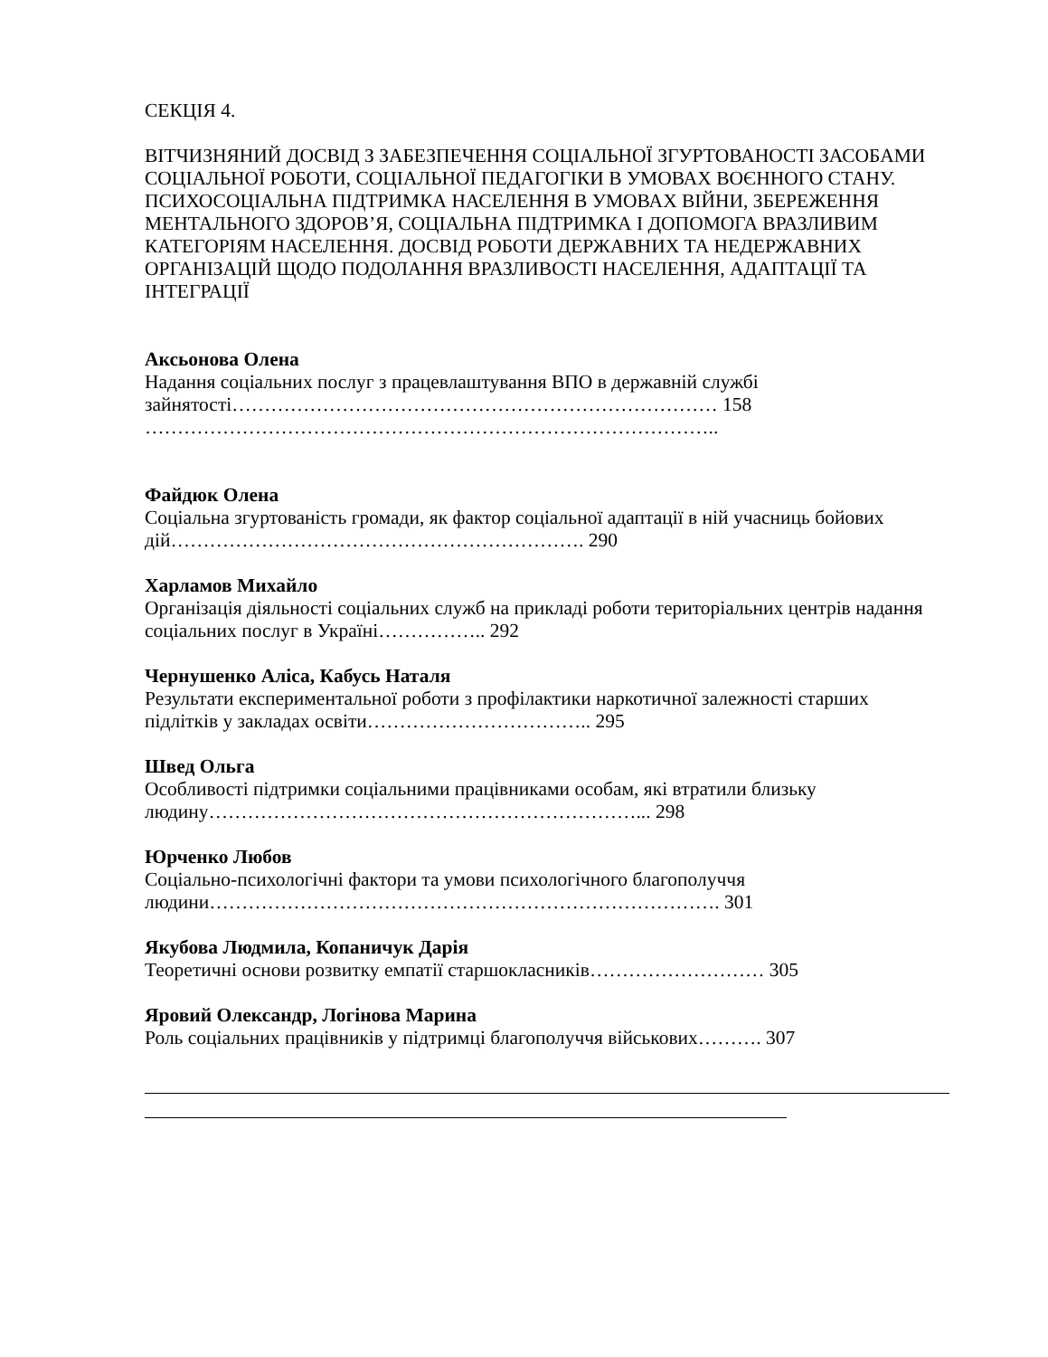СЕКЦІЯ 4.
ВІТЧИЗНЯНИЙ ДОСВІД З ЗАБЕЗПЕЧЕННЯ СОЦІАЛЬНОЇ ЗГУРТОВАНОСТІ ЗАСОБАМИ СОЦІАЛЬНОЇ РОБОТИ, СОЦІАЛЬНОЇ ПЕДАГОГІКИ В УМОВАХ ВОЄННОГО СТАНУ. ПСИХОСОЦІАЛЬНА ПІДТРИМКА НАСЕЛЕННЯ В УМОВАХ ВІЙНИ, ЗБЕРЕЖЕННЯ МЕНТАЛЬНОГО ЗДОРОВ’Я, СОЦІАЛЬНА ПІДТРИМКА І ДОПОМОГА ВРАЗЛИВИМ КАТЕГОРІЯМ НАСЕЛЕННЯ. ДОСВІД РОБОТИ ДЕРЖАВНИХ ТА НЕДЕРЖАВНИХ ОРГАНІЗАЦІЙ ЩОДО ПОДОЛАННЯ ВРАЗЛИВОСТІ НАСЕЛЕННЯ, АДАПТАЦІЇ ТА ІНТЕГРАЦІЇ
Аксьонова Олена
Надання соціальних послуг з працевлаштування ВПО в державній службі зайнятості………………………………………………………………… 158
……………………………………………………………………………..
Файдюк Олена
Соціальна згуртованість громади, як фактор соціальної адаптації в ній учасниць бойових дій………………………………………………………. 290
Харламов Михайло
Організація діяльності соціальних служб на прикладі роботи територіальних центрів надання соціальних послуг в Україні…………….. 292
Чернушенко Аліса, Кабусь Наталя
Результати експериментальної роботи з профілактики наркотичної залежності старших підлітків у закладах освіти…………………………….. 295
Швед Ольга
Особливості підтримки соціальними працівниками особам, які втратили близьку людину…………………………………………………………... 298
Юрченко Любов
Соціально-психологічні фактори та умови психологічного благополуччя людини……………………………………………………………………. 301
Якубова Людмила, Копаничук Дарія
Теоретичні основи розвитку емпатії старшокласників……………………… 305
Яровий Олександр, Логінова Марина
Роль соціальних працівників у підтримці благополуччя військових………. 307